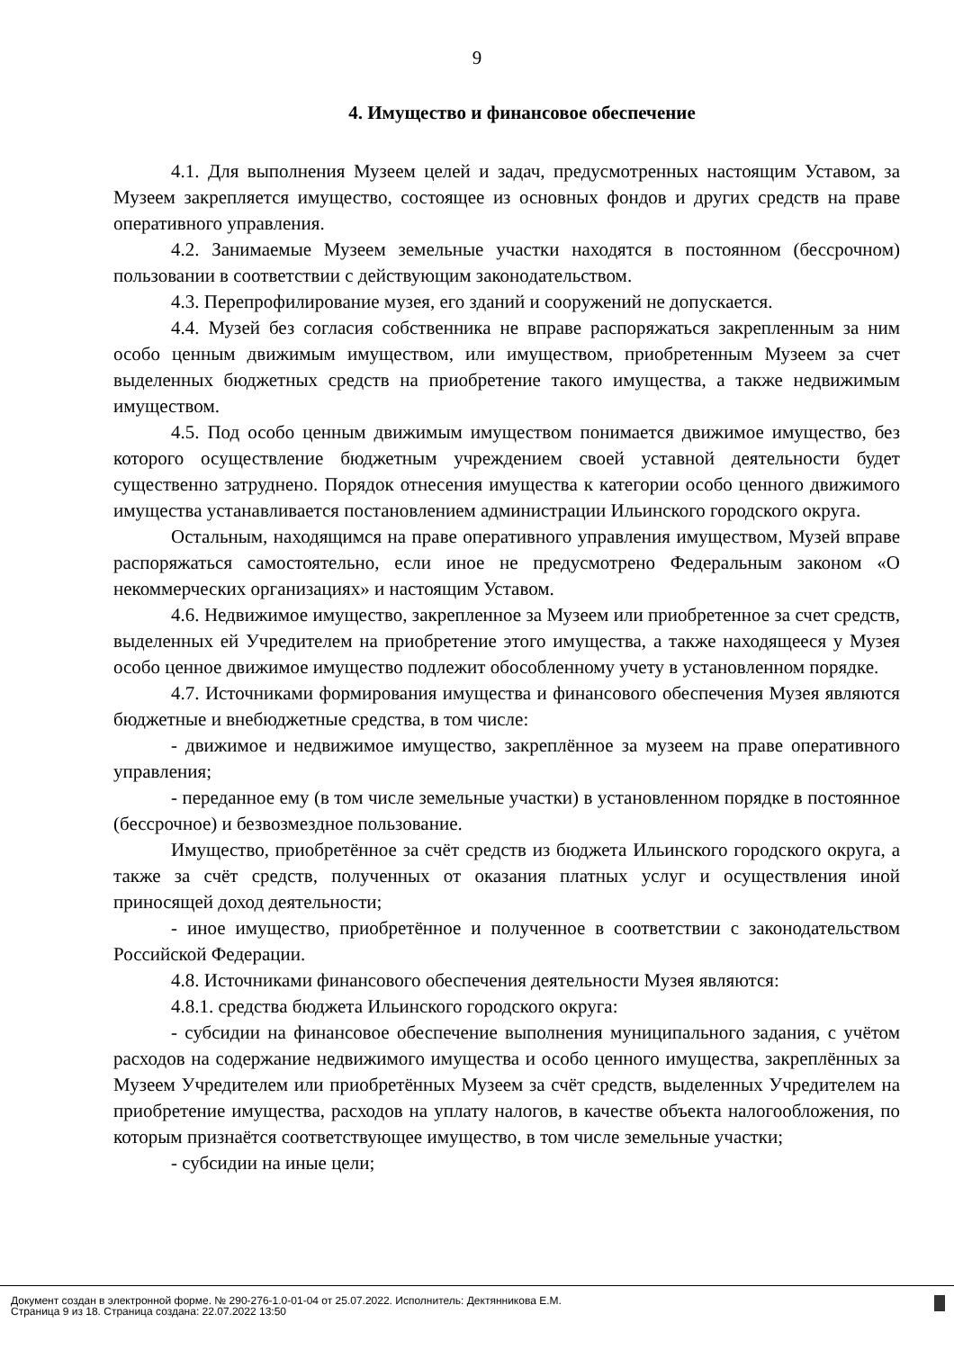9
4. Имущество и финансовое обеспечение
4.1. Для выполнения Музеем целей и задач, предусмотренных настоящим Уставом, за Музеем закрепляется имущество, состоящее из основных фондов и других средств на праве оперативного управления.
4.2. Занимаемые Музеем земельные участки находятся в постоянном (бессрочном) пользовании в соответствии с действующим законодательством.
4.3. Перепрофилирование музея, его зданий и сооружений не допускается.
4.4. Музей без согласия собственника не вправе распоряжаться закрепленным за ним особо ценным движимым имуществом, или имуществом, приобретенным Музеем за счет выделенных бюджетных средств на приобретение такого имущества, а также недвижимым имуществом.
4.5. Под особо ценным движимым имуществом понимается движимое имущество, без которого осуществление бюджетным учреждением своей уставной деятельности будет существенно затруднено. Порядок отнесения имущества к категории особо ценного движимого имущества устанавливается постановлением администрации Ильинского городского округа.
Остальным, находящимся на праве оперативного управления имуществом, Музей вправе распоряжаться самостоятельно, если иное не предусмотрено Федеральным законом «О некоммерческих организациях» и настоящим Уставом.
4.6. Недвижимое имущество, закрепленное за Музеем или приобретенное за счет средств, выделенных ей Учредителем на приобретение этого имущества, а также находящееся у Музея особо ценное движимое имущество подлежит обособленному учету в установленном порядке.
4.7. Источниками формирования имущества и финансового обеспечения Музея являются бюджетные и внебюджетные средства, в том числе:
- движимое и недвижимое имущество, закреплённое за музеем на праве оперативного управления;
- переданное ему (в том числе земельные участки) в установленном порядке в постоянное (бессрочное) и безвозмездное пользование.
Имущество, приобретённое за счёт средств из бюджета Ильинского городского округа, а также за счёт средств, полученных от оказания платных услуг и осуществления иной приносящей доход деятельности;
- иное имущество, приобретённое и полученное в соответствии с законодательством Российской Федерации.
4.8. Источниками финансового обеспечения деятельности Музея являются:
4.8.1. средства бюджета Ильинского городского округа:
- субсидии на финансовое обеспечение выполнения муниципального задания, с учётом расходов на содержание недвижимого имущества и особо ценного имущества, закреплённых за Музеем Учредителем или приобретённых Музеем за счёт средств, выделенных Учредителем на приобретение имущества, расходов на уплату налогов, в качестве объекта налогообложения, по которым признаётся соответствующее имущество, в том числе земельные участки;
- субсидии на иные цели;
Документ создан в электронной форме. № 290-276-1.0-01-04 от 25.07.2022. Исполнитель: Дектянникова Е.М.
Страница 9 из 18. Страница создана: 22.07.2022 13:50